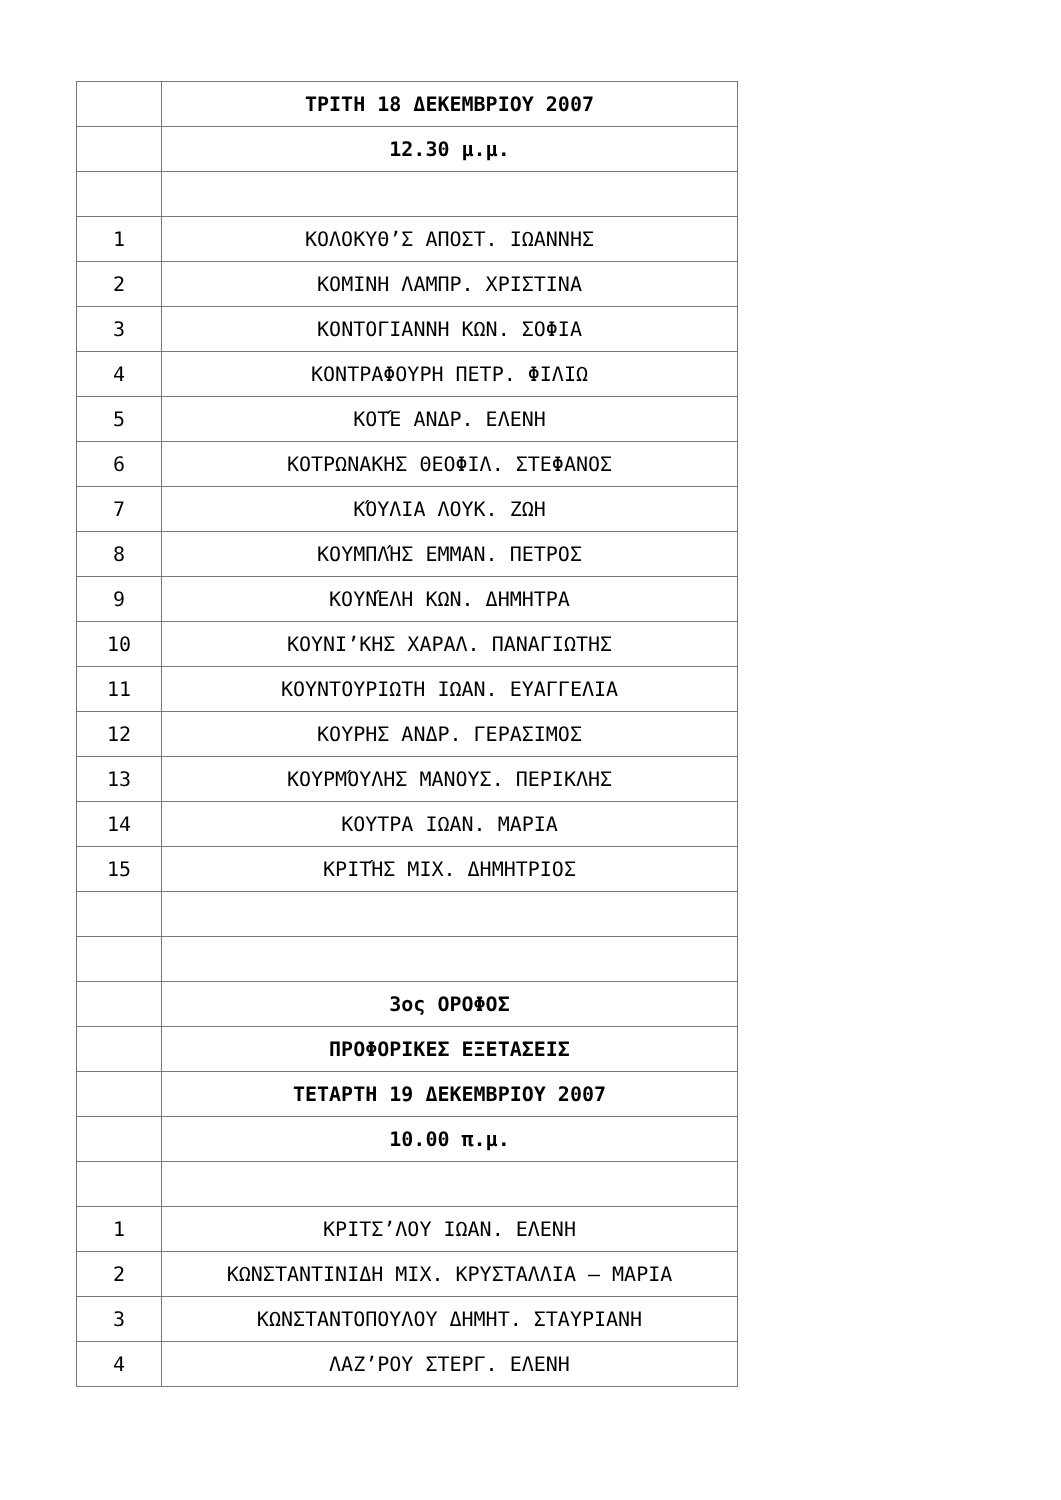| | ΤΡΙΤΗ 18 ΔΕΚΕΜΒΡΙΟΥ 2007 |
| | 12.30 μ.μ. |
| 1 | ΚΟΛΟΚΥΘ’Σ ΑΠΟΣΤ. ΙΩΑΝΝΗΣ |
| 2 | ΚΟΜΙΝΗ ΛΑΜΠΡ. ΧΡΙΣΤΙΝΑ |
| 3 | ΚΟΝΤΟΓΙΑΝΝΗ ΚΩΝ. ΣΟΦΙΑ |
| 4 | ΚΟΝΤΡΑΦΟΥΡΗ ΠΕΤΡ. ΦΙΛΙΩ |
| 5 | ΚΟΤΈ ΑΝΔΡ. ΕΛΕΝΗ |
| 6 | ΚΟΤΡΩΝΑΚΗΣ ΘΕΟΦΙΛ. ΣΤΕΦΑΝΟΣ |
| 7 | ΚΌΥΛΙΑ ΛΟΥΚ. ΖΩΗ |
| 8 | ΚΟΥΜΠΛΉΣ ΕΜΜΑΝ. ΠΕΤΡΟΣ |
| 9 | ΚΟΥΝΈΛΗ ΚΩΝ. ΔΗΜΗΤΡΑ |
| 10 | ΚΟΥΝΙ’ΚΗΣ ΧΑΡΑΛ. ΠΑΝΑΓΙΩΤΗΣ |
| 11 | ΚΟΥΝΤΟΥΡΙΩΤΗ ΙΩΑΝ. ΕΥΑΓΓΕΛΙΑ |
| 12 | ΚΟΥΡΗΣ ΑΝΔΡ. ΓΕΡΑΣΙΜΟΣ |
| 13 | ΚΟΥΡΜΌΥΛΗΣ ΜΑΝΟΥΣ. ΠΕΡΙΚΛΗΣ |
| 14 | ΚΟΥΤΡΑ ΙΩΑΝ. ΜΑΡΙΑ |
| 15 | ΚΡΙΤΉΣ ΜΙΧ. ΔΗΜΗΤΡΙΟΣ |
| | 3ος ΟΡΟΦΟΣ |
| | ΠΡΟΦΟΡΙΚΕΣ ΕΞΕΤΑΣΕΙΣ |
| | ΤΕΤΑΡΤΗ 19 ΔΕΚΕΜΒΡΙΟΥ 2007 |
| | 10.00 π.μ. |
| 1 | ΚΡΙΤΣ’ΛΟΥ ΙΩΑΝ. ΕΛΕΝΗ |
| 2 | ΚΩΝΣΤΑΝΤΙΝΙΔΗ ΜΙΧ. ΚΡΥΣΤΑΛΛΙΑ – ΜΑΡΙΑ |
| 3 | ΚΩΝΣΤΑΝΤΟΠΟΥΛΟΥ ΔΗΜΗΤ. ΣΤΑΥΡΙΑΝΗ |
| 4 | ΛΑΖ’ΡΟΥ ΣΤΕΡΓ. ΕΛΕΝΗ |